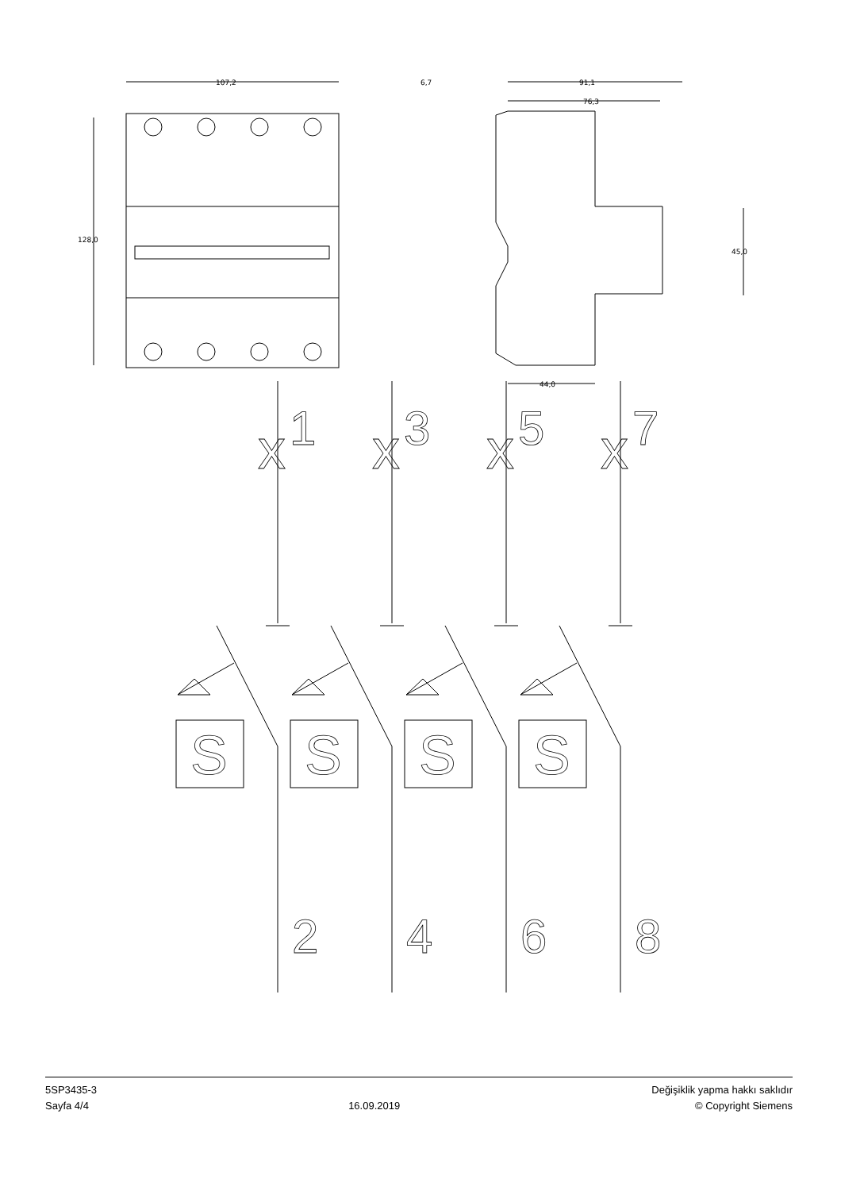x
1
x
3
x
5
x
7
S
S
S
S
2
4
6
8
107,2
128,0
6,7
91,1
76,3
45,0
44,0
5SP3435-3
Sayfa 4/4
16.09.2019
Değişiklik yapma hakkı saklıdır
© Copyright Siemens